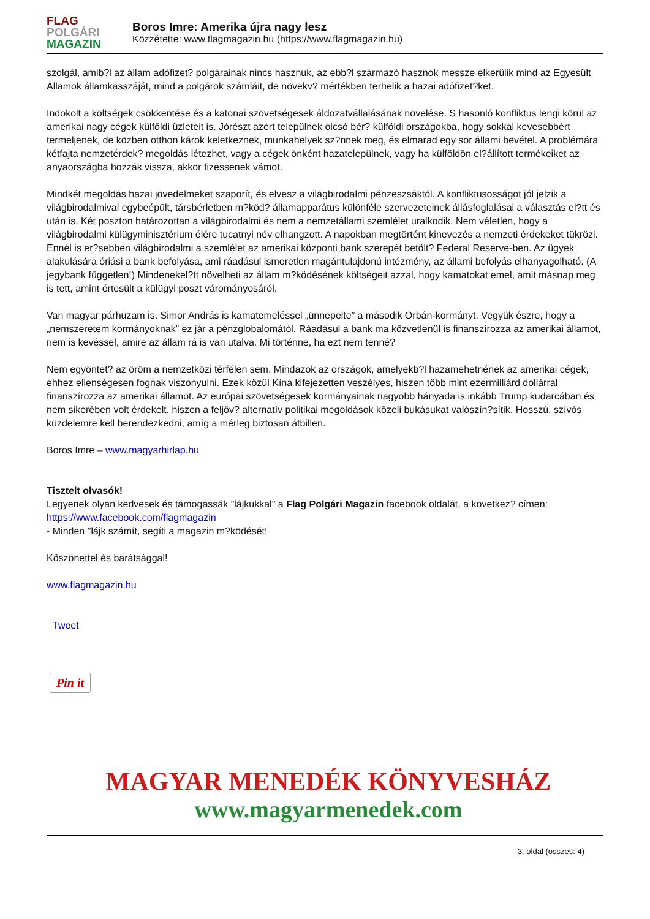FLAG
POLGÁRI
MAGAZIN
Boros Imre: Amerika újra nagy lesz
Közzétette: www.flagmagazin.hu (https://www.flagmagazin.hu)
szolgál, amib?l az állam adófizet? polgárainak nincs hasznuk, az ebb?l származó hasznok messze elkerülik mind az Egyesült Államok államkasszáját, mind a polgárok számláit, de növekv? mértékben terhelik a hazai adófizet?ket.
Indokolt a költségek csökkentése és a katonai szövetségesek áldozatvállalásának növelése. S hasonló konfliktus lengi körül az amerikai nagy cégek külföldi üzleteit is. Jórészt azért települnek olcsó bér? külföldi országokba, hogy sokkal kevesebbért termeljenek, de közben otthon károk keletkeznek, munkahelyek sz?nnek meg, és elmarad egy sor állami bevétel. A problémára kétfajta nemzetérdek? megoldás létezhet, vagy a cégek önként hazatelepülnek, vagy ha külföldön el?állított termékeiket az anyaországba hozzák vissza, akkor fizessenek vámot.
Mindkét megoldás hazai jövedelmeket szaporít, és elvesz a világbirodalmi pénzeszsáktól. A konfliktusosságot jól jelzik a világbirodalmival egybeépült, társbérletben m?köd? államapparátus különféle szervezeteinek állásfoglalásai a választás el?tt és után is. Két poszton határozottan a világbirodalmi és nem a nemzetállami szemlélet uralkodik. Nem véletlen, hogy a világbirodalmi külügyminisztérium élére tucatnyi név elhangzott. A napokban megtörtént kinevezés a nemzeti érdekeket tükrözi. Ennél is er?sebben világbirodalmi a szemlélet az amerikai központi bank szerepét betölt? Federal Reserve-ben. Az ügyek alakulására óriási a bank befolyása, ami ráadásul ismeretlen magántulajdonú intézmény, az állami befolyás elhanyagolható. (A jegybank független!) Mindenekel?tt növelheti az állam m?ködésének költségeit azzal, hogy kamatokat emel, amit másnap meg is tett, amint értesült a külügyi poszt várományosáról.
Van magyar párhuzam is. Simor András is kamatemeléssel „ünnepelte” a második Orbán-kormányt. Vegyük észre, hogy a „nemszeretem kormányoknak” ez jár a pénzglobalomától. Ráadásul a bank ma közvetlenül is finanszírozza az amerikai államot, nem is kevéssel, amire az állam rá is van utalva. Mi történne, ha ezt nem tenné?
Nem egyöntet? az öröm a nemzetközi térfélen sem. Mindazok az országok, amelyekb?l hazamehetnének az amerikai cégek, ehhez ellenségesen fognak viszonyulni. Ezek közül Kína kifejezetten veszélyes, hiszen több mint ezermilliárd dollárral finanszírozza az amerikai államot. Az európai szövetségesek kormányainak nagyobb hányada is inkább Trump kudarcában és nem sikerében volt érdekelt, hiszen a feljöv? alternatív politikai megoldások közeli bukásukat valószín?sítik. Hosszú, szívós küzdelemre kell berendezkedni, amíg a mérleg biztosan átbillen.
Boros Imre – www.magyarhirlap.hu
Tisztelt olvasók!
Legyenek olyan kedvesek és támogassák "lájkukkal" a Flag Polgári Magazin facebook oldalát, a következ? címen: https://www.facebook.com/flagmagazin
- Minden "lájk számít, segíti a magazin m?ködését!
Köszönettel és barátsággal!
www.flagmagazin.hu
Tweet
Pin it
MAGYAR MENEDÉK KÖNYVESHÁZ
www.magyarmenedek.com
3. oldal (összes: 4)